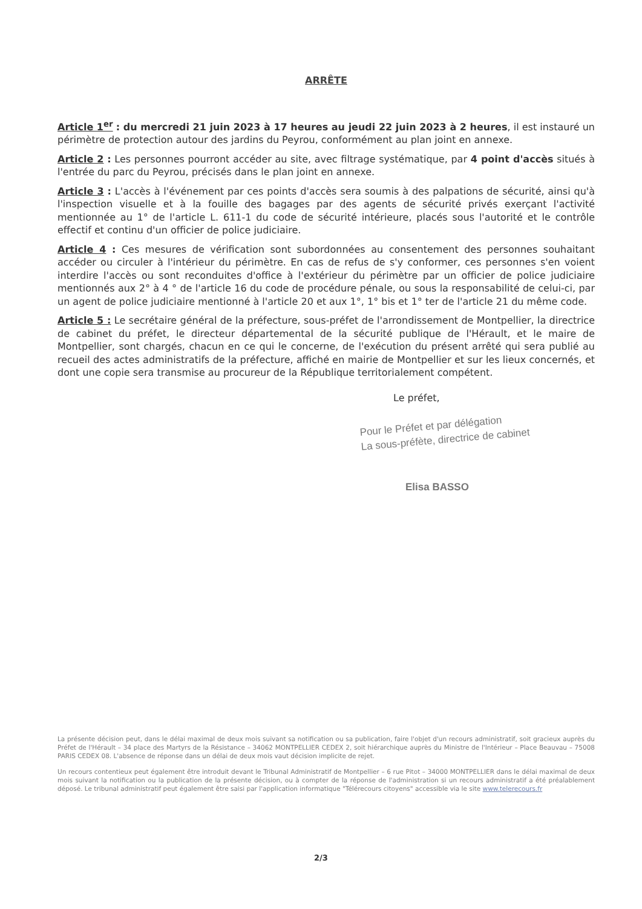ARRÊTE
Article 1<sup>er</sup> : du mercredi 21 juin 2023 à 17 heures au jeudi 22 juin 2023 à 2 heures, il est instauré un périmètre de protection autour des jardins du Peyrou, conformément au plan joint en annexe.
Article 2 : Les personnes pourront accéder au site, avec filtrage systématique, par 4 point d'accès situés à l'entrée du parc du Peyrou, précisés dans le plan joint en annexe.
Article 3 : L'accès à l'événement par ces points d'accès sera soumis à des palpations de sécurité, ainsi qu'à l'inspection visuelle et à la fouille des bagages par des agents de sécurité privés exerçant l'activité mentionnée au 1° de l'article L. 611-1 du code de sécurité intérieure, placés sous l'autorité et le contrôle effectif et continu d'un officier de police judiciaire.
Article 4 : Ces mesures de vérification sont subordonnées au consentement des personnes souhaitant accéder ou circuler à l'intérieur du périmètre. En cas de refus de s'y conformer, ces personnes s'en voient interdire l'accès ou sont reconduites d'office à l'extérieur du périmètre par un officier de police judiciaire mentionnés aux 2° à 4 ° de l'article 16 du code de procédure pénale, ou sous la responsabilité de celui-ci, par un agent de police judiciaire mentionné à l'article 20 et aux 1°, 1° bis et 1° ter de l'article 21 du même code.
Article 5 : Le secrétaire général de la préfecture, sous-préfet de l'arrondissement de Montpellier, la directrice de cabinet du préfet, le directeur départemental de la sécurité publique de l'Hérault, et le maire de Montpellier, sont chargés, chacun en ce qui le concerne, de l'exécution du présent arrêté qui sera publié au recueil des actes administratifs de la préfecture, affiché en mairie de Montpellier et sur les lieux concernés, et dont une copie sera transmise au procureur de la République territorialement compétent.
Le préfet,
Pour le Préfet et par délégation
La sous-préfète, directrice de cabinet
Elisa BASSO
La présente décision peut, dans le délai maximal de deux mois suivant sa notification ou sa publication, faire l'objet d'un recours administratif, soit gracieux auprès du Préfet de l'Hérault – 34 place des Martyrs de la Résistance – 34062 MONTPELLIER CEDEX 2, soit hiérarchique auprès du Ministre de l'Intérieur – Place Beauvau – 75008 PARIS CEDEX 08. L'absence de réponse dans un délai de deux mois vaut décision implicite de rejet.
Un recours contentieux peut également être introduit devant le Tribunal Administratif de Montpellier – 6 rue Pitot – 34000 MONTPELLIER dans le délai maximal de deux mois suivant la notification ou la publication de la présente décision, ou à compter de la réponse de l'administration si un recours administratif a été préalablement déposé. Le tribunal administratif peut également être saisi par l'application informatique "Télérecours citoyens" accessible via le site www.telerecours.fr
2/3